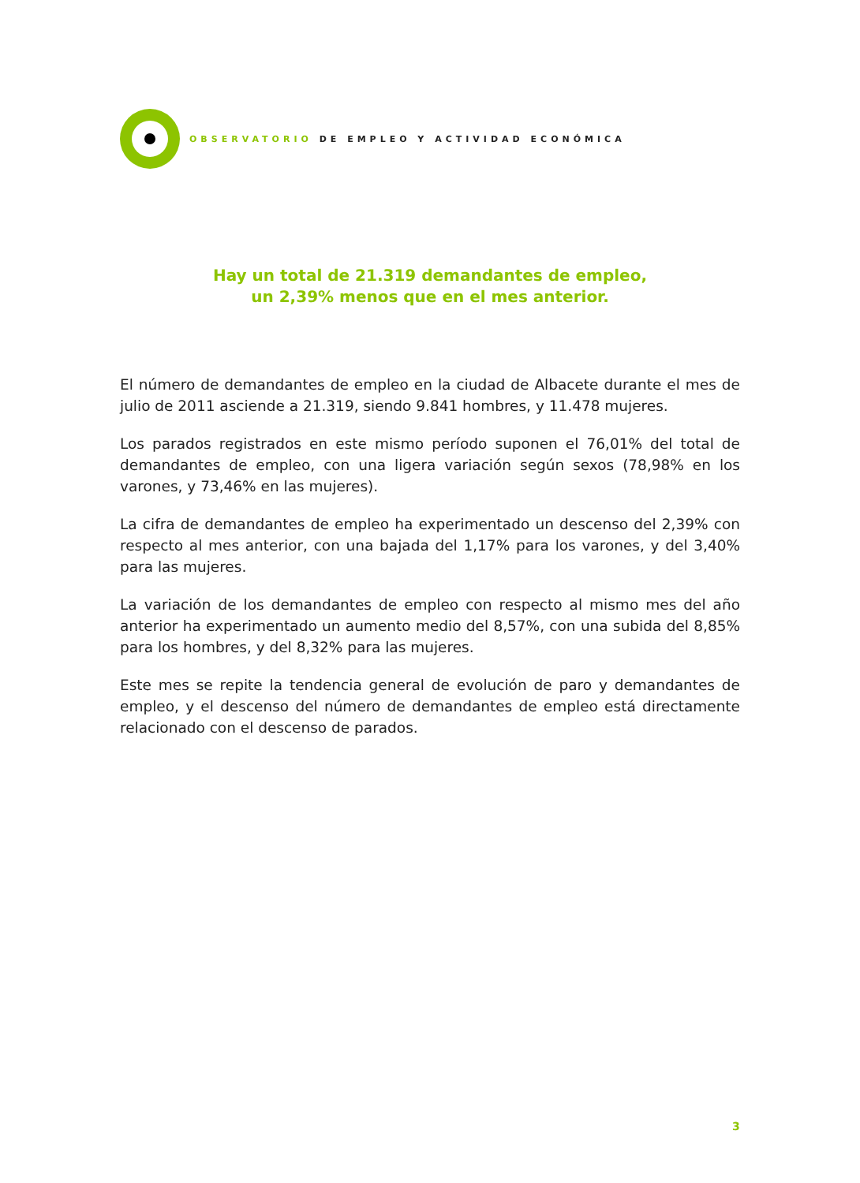OBSERVATORIO DE EMPLEO Y ACTIVIDAD ECONÓMICA
Hay un total de 21.319 demandantes de empleo,
un 2,39% menos que en el mes anterior.
El número de demandantes de empleo en la ciudad de Albacete durante el mes de julio de 2011 asciende a 21.319, siendo 9.841 hombres, y 11.478 mujeres.
Los parados registrados en este mismo período suponen el 76,01% del total de demandantes de empleo, con una ligera variación según sexos (78,98% en los varones, y 73,46% en las mujeres).
La cifra de demandantes de empleo ha experimentado un descenso del 2,39% con respecto al mes anterior, con una bajada del 1,17% para los varones, y del 3,40% para las mujeres.
La variación de los demandantes de empleo con respecto al mismo mes del año anterior ha experimentado un aumento medio del 8,57%, con una subida del 8,85% para los hombres, y del 8,32% para las mujeres.
Este mes se repite la tendencia general de evolución de paro y demandantes de empleo, y el descenso del número de demandantes de empleo está directamente relacionado con el descenso de parados.
3